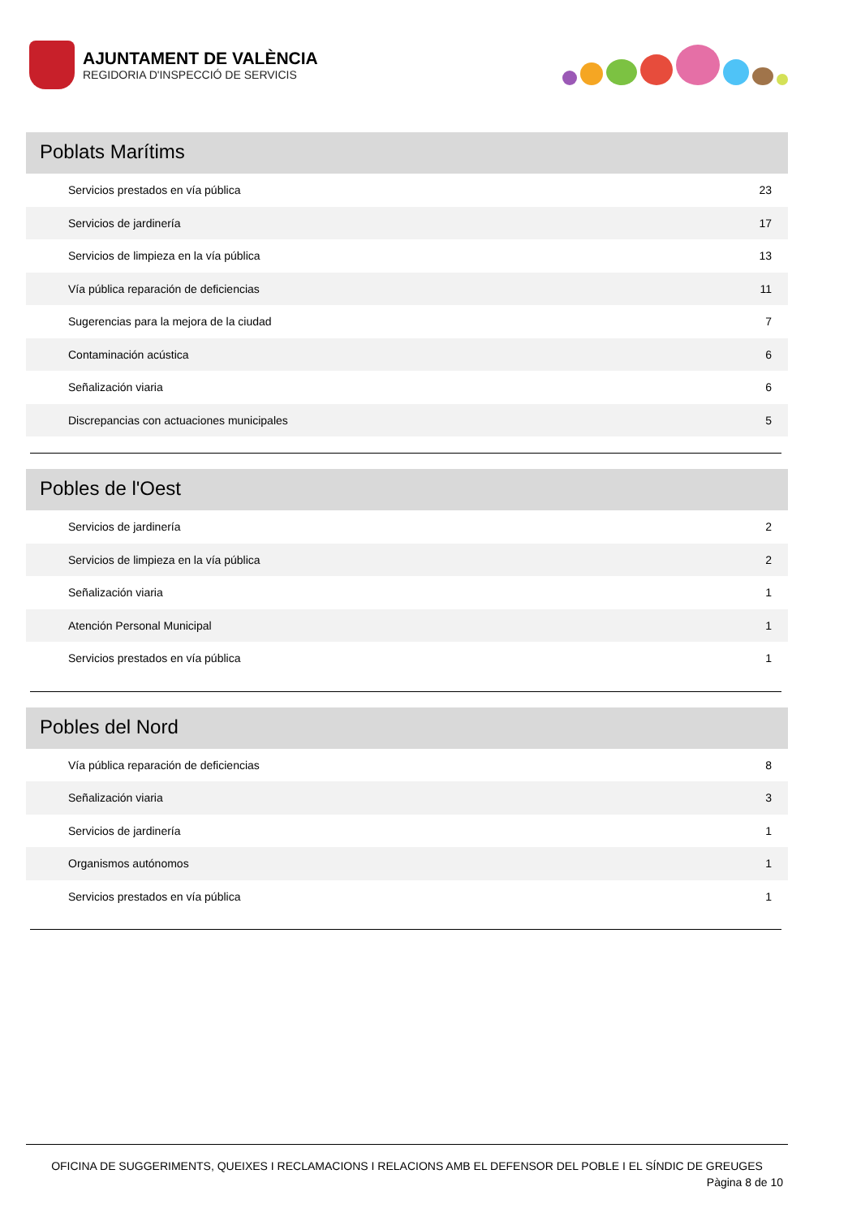AJUNTAMENT DE VALÈNCIA
REGIDORIA D'INSPECCIÓ DE SERVICIS
Poblats Marítims
| Servicios prestados en vía pública | 23 |
| Servicios de jardinería | 17 |
| Servicios de limpieza en la vía pública | 13 |
| Vía pública reparación de deficiencias | 11 |
| Sugerencias para la mejora de la ciudad | 7 |
| Contaminación acústica | 6 |
| Señalización viaria | 6 |
| Discrepancias con actuaciones municipales | 5 |
Pobles de l'Oest
| Servicios de jardinería | 2 |
| Servicios de limpieza en la vía pública | 2 |
| Señalización viaria | 1 |
| Atención Personal Municipal | 1 |
| Servicios prestados en vía pública | 1 |
Pobles del Nord
| Vía pública reparación de deficiencias | 8 |
| Señalización viaria | 3 |
| Servicios de jardinería | 1 |
| Organismos autónomos | 1 |
| Servicios prestados en vía pública | 1 |
OFICINA DE SUGGERIMENTS, QUEIXES I RECLAMACIONS I RELACIONS AMB EL DEFENSOR DEL POBLE I EL SÍNDIC DE GREUGES
Pàgina 8 de 10